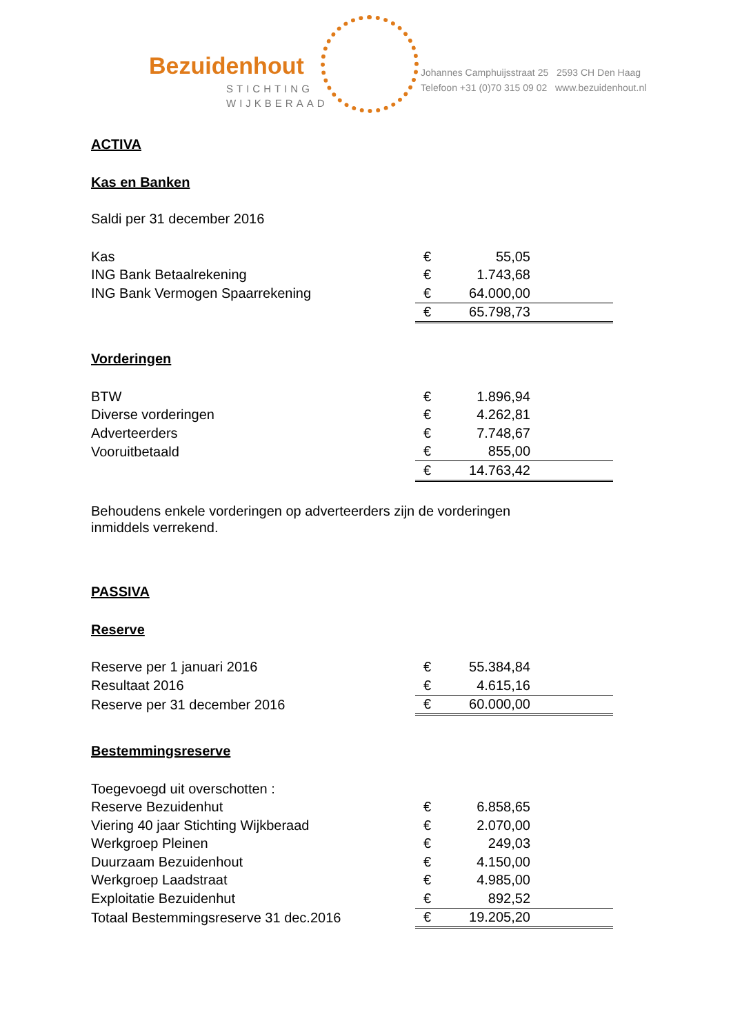Bezuidenhout
STICHTING
WIJKBERAAD
Johannes Camphuijsstraat 25 2593 CH Den Haag
Telefoon +31 (0)70 315 09 02 www.bezuidenhout.nl
ACTIVA
Kas en Banken
Saldi per 31 december 2016
| Kas | € | 55,05 | |
| ING Bank Betaalrekening | € | 1.743,68 | |
| ING Bank Vermogen Spaarrekening | € | 64.000,00 | |
| | € | 65.798,73 | |
Vorderingen
| BTW | € | 1.896,94 | |
| Diverse vorderingen | € | 4.262,81 | |
| Adverteerders | € | 7.748,67 | |
| Vooruitbetaald | € | 855,00 | |
| | € | 14.763,42 | |
Behoudens enkele vorderingen op adverteerders zijn de vorderingen
inmiddels verrekend.
PASSIVA
Reserve
| Reserve per 1 januari 2016 | € | 55.384,84 | |
| Resultaat 2016 | € | 4.615,16 | |
| Reserve per 31 december 2016 | € | 60.000,00 | |
Bestemmingsreserve
| Toegevoegd uit overschotten : | | | |
| Reserve Bezuidenhut | € | 6.858,65 | |
| Viering 40 jaar Stichting Wijkberaad | € | 2.070,00 | |
| Werkgroep Pleinen | € | 249,03 | |
| Duurzaam Bezuidenhout | € | 4.150,00 | |
| Werkgroep Laadstraat | € | 4.985,00 | |
| Exploitatie Bezuidenhut | € | 892,52 | |
| Totaal Bestemmingsreserve 31 dec.2016 | € | 19.205,20 | |